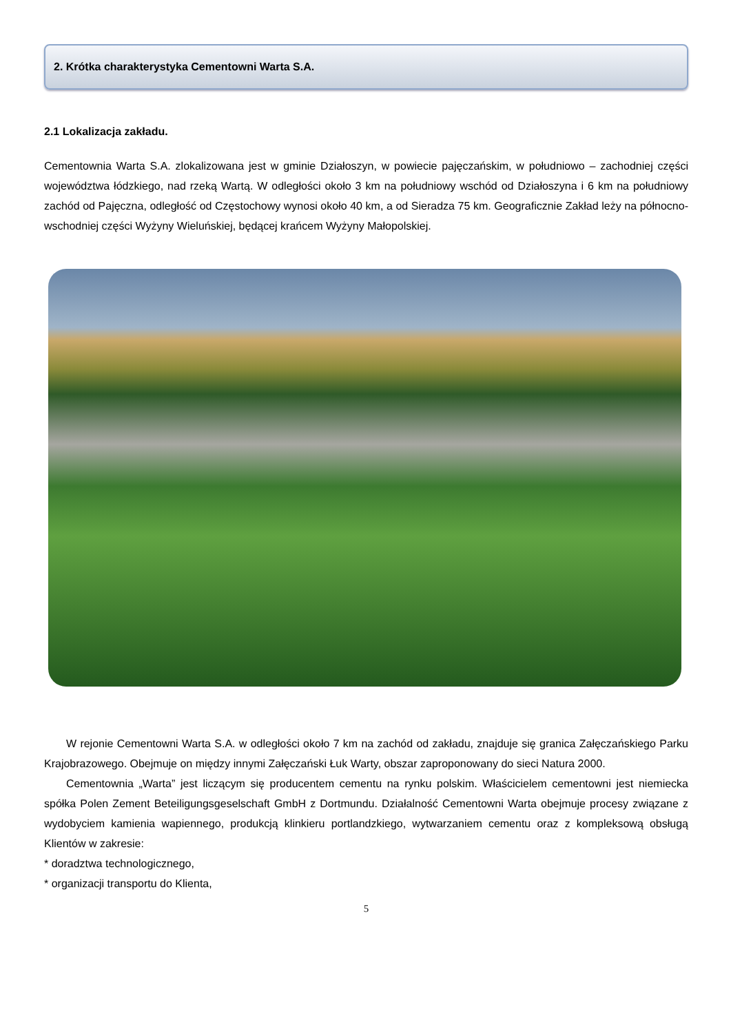2. Krótka charakterystyka Cementowni Warta S.A.
2.1 Lokalizacja zakładu.
Cementownia Warta S.A. zlokalizowana jest w gminie Działoszyn, w powiecie pajęczańskim, w południowo – zachodniej części województwa łódzkiego, nad rzeką Wartą. W odległości około 3 km na południowy wschód od Działoszyna i 6 km na południowy zachód od Pajęczna, odległość od Częstochowy wynosi około 40 km, a od Sieradza 75 km. Geograficznie Zakład leży na północno-wschodniej części Wyżyny Wieluńskiej, będącej krańcem Wyżyny Małopolskiej.
W rejonie Cementowni Warta S.A. w odległości około 7 km na zachód od zakładu, znajduje się granica Załęczańskiego Parku Krajobrazowego. Obejmuje on między innymi Załęczański Łuk Warty, obszar zaproponowany do sieci Natura 2000.
Cementownia „Warta” jest liczącym się producentem cementu na rynku polskim. Właścicielem cementowni jest niemiecka spółka Polen Zement Beteiligungsgeselschaft GmbH z Dortmundu. Działalność Cementowni Warta obejmuje procesy związane z wydobyciem kamienia wapiennego, produkcją klinkieru portlandzkiego, wytwarzaniem cementu oraz z kompleksową obsługą Klientów w zakresie:
* doradztwa technologicznego,
* organizacji transportu do Klienta,
5